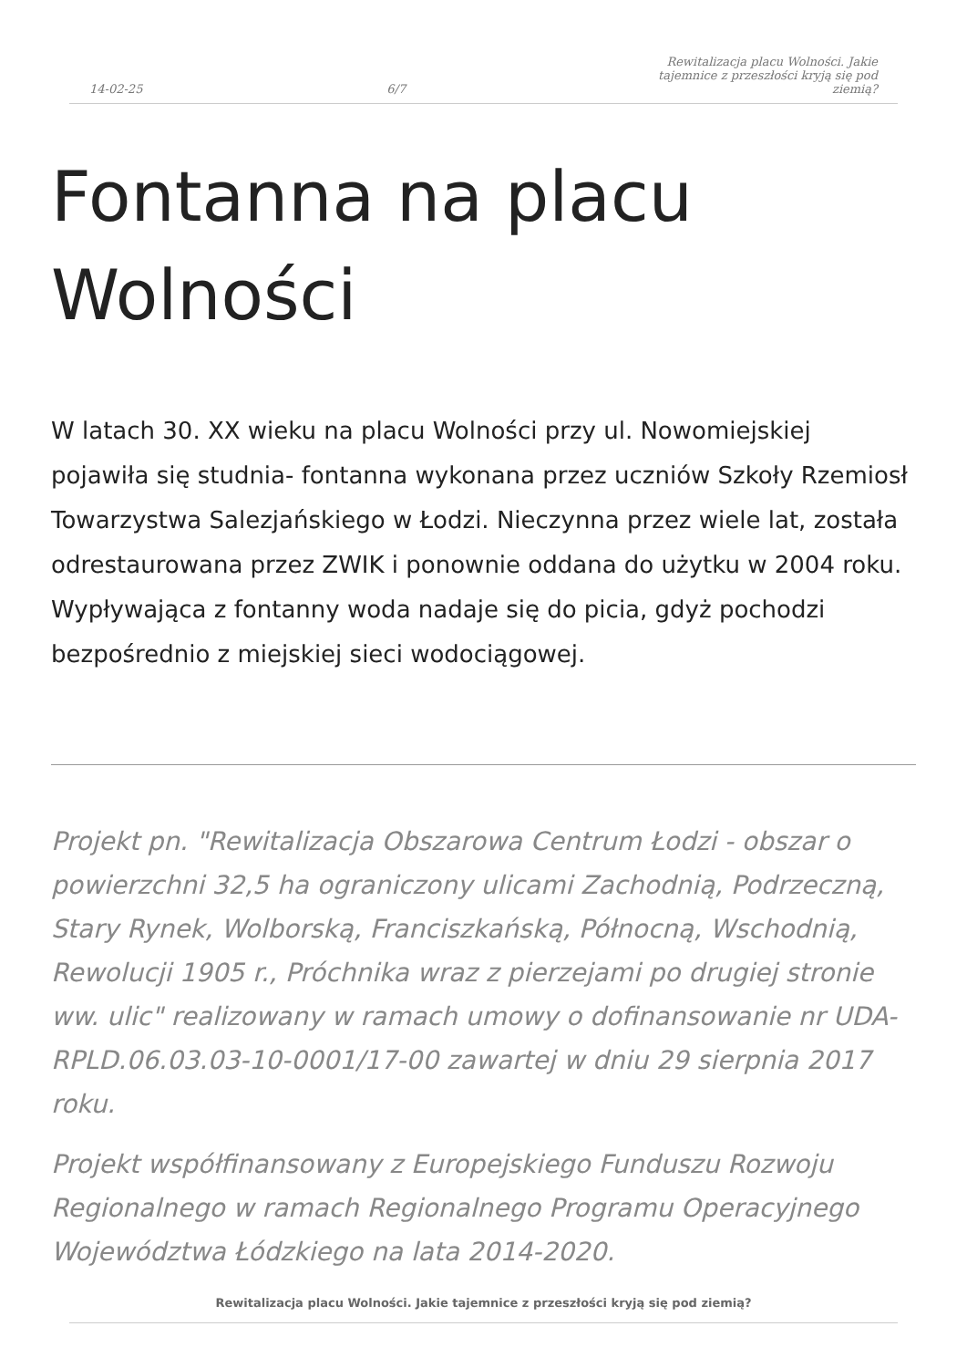14-02-25 6/7 Rewitalizacja placu Wolności. Jakie tajemnice z przeszłości kryją się pod ziemią?
Fontanna na placu Wolności
W latach 30. XX wieku na placu Wolności przy ul. Nowomiejskiej pojawiła się studnia- fontanna wykonana przez uczniów Szkoły Rzemiosł Towarzystwa Salezjańskiego w Łodzi. Nieczynna przez wiele lat, została odrestaurowana przez ZWIK i ponownie oddana do użytku w 2004 roku. Wypływająca z fontanny woda nadaje się do picia, gdyż pochodzi bezpośrednio z miejskiej sieci wodociągowej.
Projekt pn. "Rewitalizacja Obszarowa Centrum Łodzi - obszar o powierzchni 32,5 ha ograniczony ulicami Zachodnią, Podrzeczną, Stary Rynek, Wolborską, Franciszkańską, Północną, Wschodnią, Rewolucji 1905 r., Próchnika wraz z pierzejami po drugiej stronie ww. ulic" realizowany w ramach umowy o dofinansowanie nr UDA-RPLD.06.03.03-10-0001/17-00 zawartej w dniu 29 sierpnia 2017 roku.
Projekt współfinansowany z Europejskiego Funduszu Rozwoju Regionalnego w ramach Regionalnego Programu Operacyjnego Województwa Łódzkiego na lata 2014-2020.
Rewitalizacja placu Wolności. Jakie tajemnice z przeszłości kryją się pod ziemią?